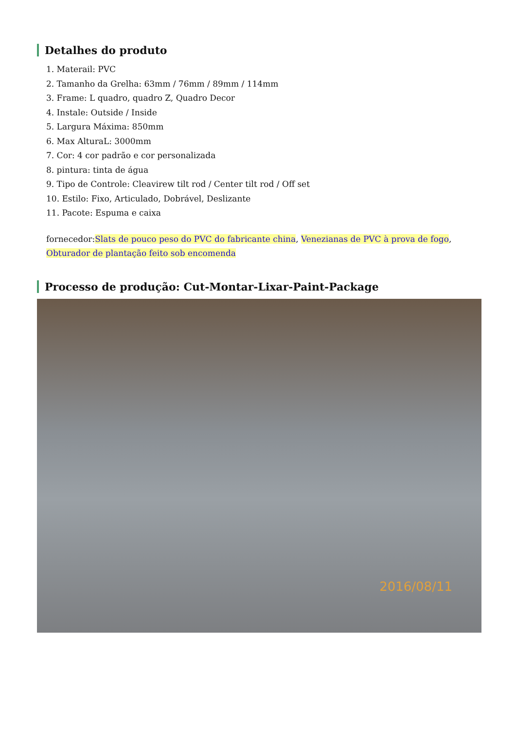Detalhes do produto
1. Materail: PVC
2. Tamanho da Grelha: 63mm / 76mm / 89mm / 114mm
3. Frame: L quadro, quadro Z, Quadro Decor
4. Instale: Outside / Inside
5. Largura Máxima: 850mm
6. Max AlturaL: 3000mm
7. Cor: 4 cor padrão e cor personalizada
8. pintura: tinta de água
9. Tipo de Controle: Cleavirew tilt rod / Center tilt rod / Off set
10. Estilo: Fixo, Articulado, Dobrável, Deslizante
11. Pacote: Espuma e caixa
fornecedor:Slats de pouco peso do PVC do fabricante china, Venezianas de PVC à prova de fogo, Obturador de plantação feito sob encomenda
Processo de produção: Cut-Montar-Lixar-Paint-Package
2016/08/11